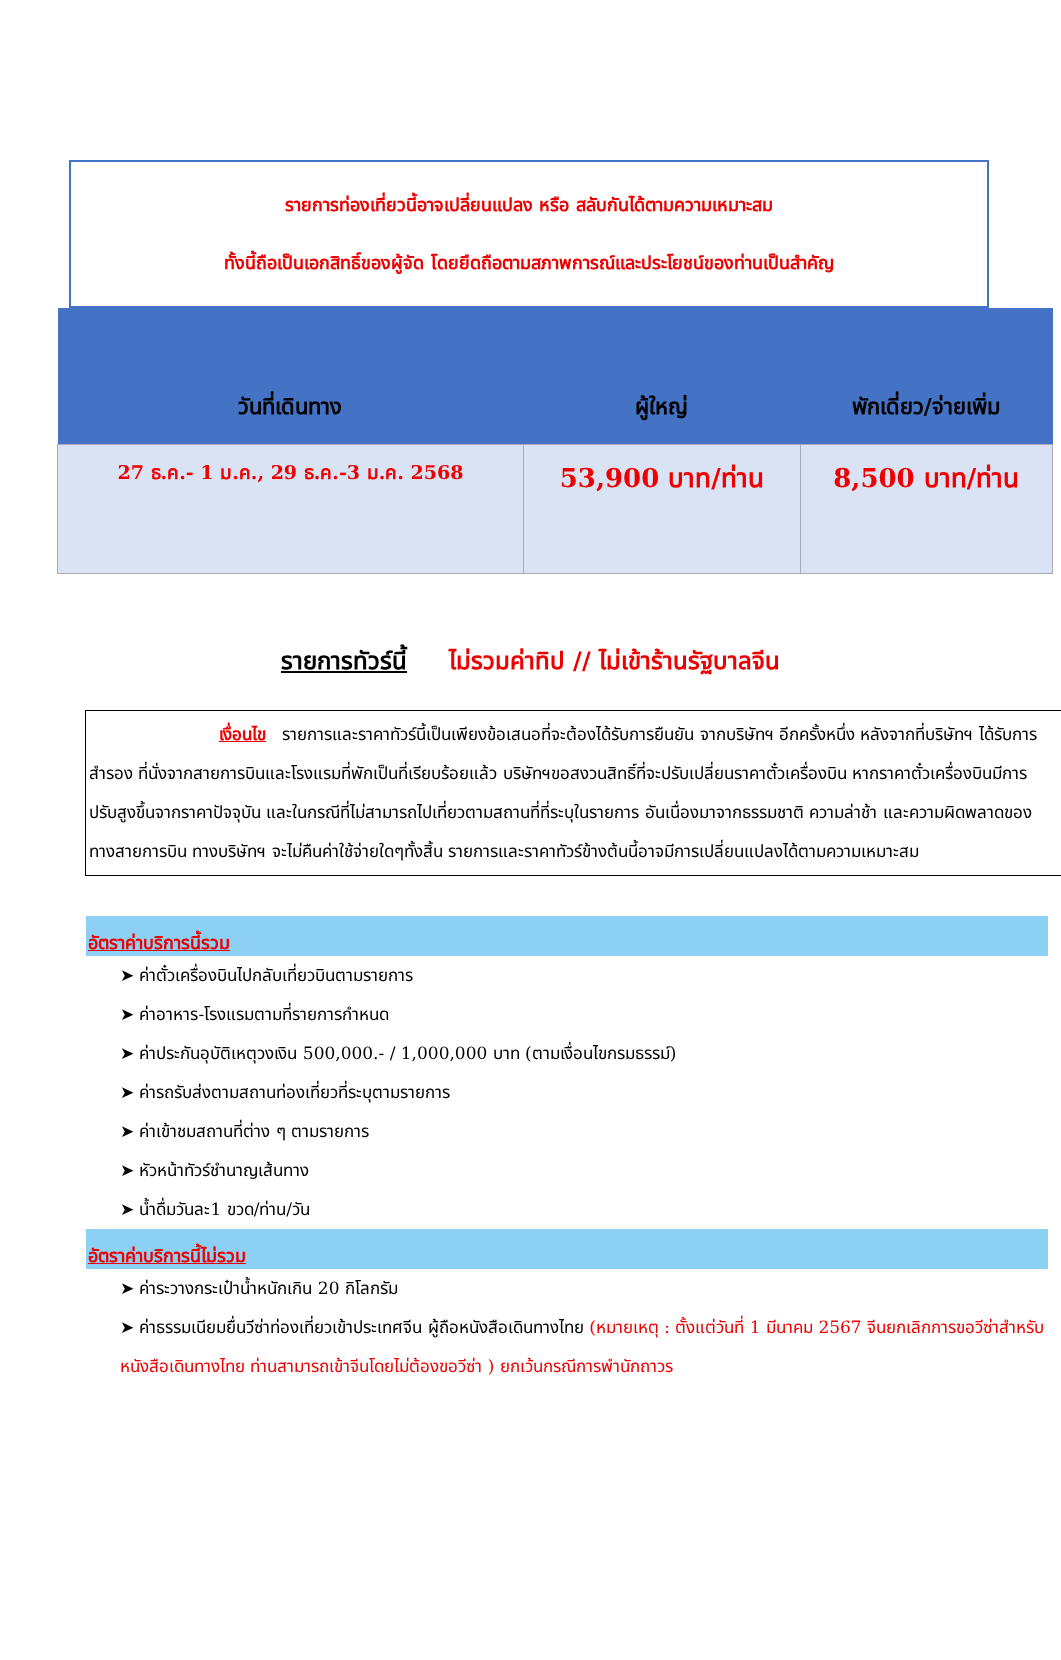รายการท่องเที่ยวนี้อาจเปลี่ยนแปลง หรือ สลับกันได้ตามความเหมาะสม
ทั้งนี้ถือเป็นเอกสิทธิ์ของผู้จัด โดยยึดถือตามสภาพการณ์และประโยชน์ของท่านเป็นสำคัญ
| วันที่เดินทาง | ผู้ใหญ่ | พักเดี่ยว/จ่ายเพิ่ม |
| --- | --- | --- |
| 27 ธ.ค.- 1 ม.ค., 29 ธ.ค.-3 ม.ค. 2568 | 53,900 บาท/ท่าน | 8,500 บาท/ท่าน |
รายการทัวร์นี้ ไม่รวมค่าทิป // ไม่เข้าร้านรัฐบาลจีน
เงื่อนไข รายการและราคาทัวร์นี้เป็นเพียงข้อเสนอที่จะต้องได้รับการยืนยัน จากบริษัทฯ อีกครั้งหนึ่ง หลังจากที่บริษัทฯ ได้รับการสำรอง ที่นั่งจากสายการบินและโรงแรมที่พักเป็นที่เรียบร้อยแล้ว บริษัทฯขอสงวนสิทธิ์ที่จะปรับเปลี่ยนราคาตั๋วเครื่องบิน หากราคาตั๋วเครื่องบินมีการปรับสูงขึ้นจากราคาปัจจุบัน และในกรณีที่ไม่สามารถไปเที่ยวตามสถานที่ที่ระบุในรายการ อันเนื่องมาจากธรรมชาติ ความล่าช้า และความผิดพลาดของทางสายการบิน ทางบริษัทฯ จะไม่คืนค่าใช้จ่ายใดๆทั้งสิ้น รายการและราคาทัวร์ข้างต้นนี้อาจมีการเปลี่ยนแปลงได้ตามความเหมาะสม
อัตราค่าบริการนี้รวม
ค่าตั๋วเครื่องบินไปกลับเที่ยวบินตามรายการ
ค่าอาหาร-โรงแรมตามที่รายการกำหนด
ค่าประกันอุบัติเหตุวงเงิน 500,000.- / 1,000,000 บาท (ตามเงื่อนไขกรมธรรม์)
ค่ารถรับส่งตามสถานท่องเที่ยวที่ระบุตามรายการ
ค่าเข้าชมสถานที่ต่าง ๆ ตามรายการ
หัวหน้าทัวร์ชำนาญเส้นทาง
น้ำดื่มวันละ1 ขวด/ท่าน/วัน
อัตราค่าบริการนี้ไม่รวม
ค่าระวางกระเป๋าน้ำหนักเกิน 20 กิโลกรัม
ค่าธรรมเนียมยื่นวีซ่าท่องเที่ยวเข้าประเทศจีน ผู้ถือหนังสือเดินทางไทย (หมายเหตุ : ตั้งแต่วันที่ 1 มีนาคม 2567 จีนยกเลิกการขอวีซ่าสำหรับหนังสือเดินทางไทย ท่านสามารถเข้าจีนโดยไม่ต้องขอวีซ่า ) ยกเว้นกรณีการพำนักถาวร